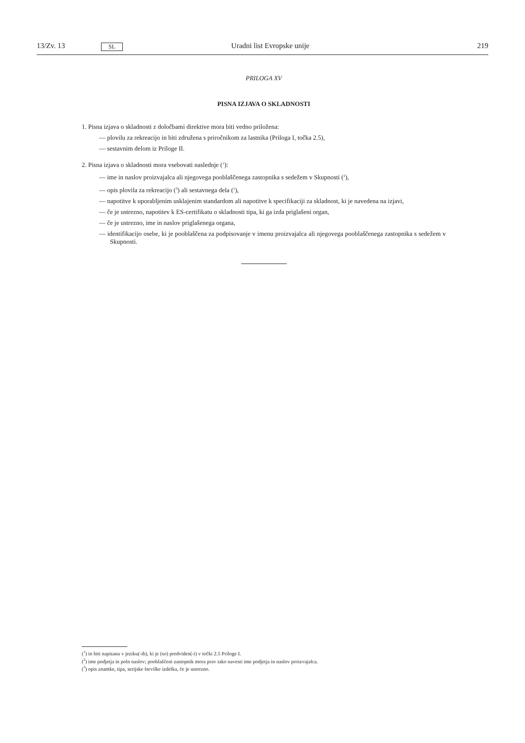13/Zv. 13 SL Uradni list Evropske unije 219
PRILOGA XV
PISNA IZJAVA O SKLADNOSTI
1. Pisna izjava o skladnosti z določbami direktive mora biti vedno priložena:
— plovilu za rekreacijo in biti združena s priročnikom za lastnika (Priloga I, točka 2.5),
— sestavnim delom iz Priloge II.
2. Pisna izjava o skladnosti mora vsebovati naslednje (<sup>1</sup>):
— ime in naslov proizvajalca ali njegovega pooblaščenega zastopnika s sedežem v Skupnosti (<sup>2</sup>),
— opis plovila za rekreacijo (<sup>3</sup>) ali sestavnega dela (<sup>1</sup>),
— napotitve k uporabljenim usklajenim standardom ali napotitve k specifikaciji za skladnost, ki je navedena na izjavi,
— če je ustrezno, napotitev k ES-certifikatu o skladnosti tipa, ki ga izda priglašeni organ,
— če je ustrezno, ime in naslov priglašenega organa,
— identifikacijo osebe, ki je pooblaščena za podpisovanje v imenu proizvajalca ali njegovega pooblaščenega zastopnika s sedežem v Skupnosti.
(<sup>1</sup>) in biti napisana v jeziku(-ih), ki je (so) predviden(-i) v točki 2.5 Priloge I.
(<sup>2</sup>) ime podjetja in poln naslov; pooblaščeni zastopnik mora prav tako navesti ime podjetja in naslov proizvajalca.
(<sup>3</sup>) opis znamke, tipa, serijske številke izdelka, če je ustrezno.